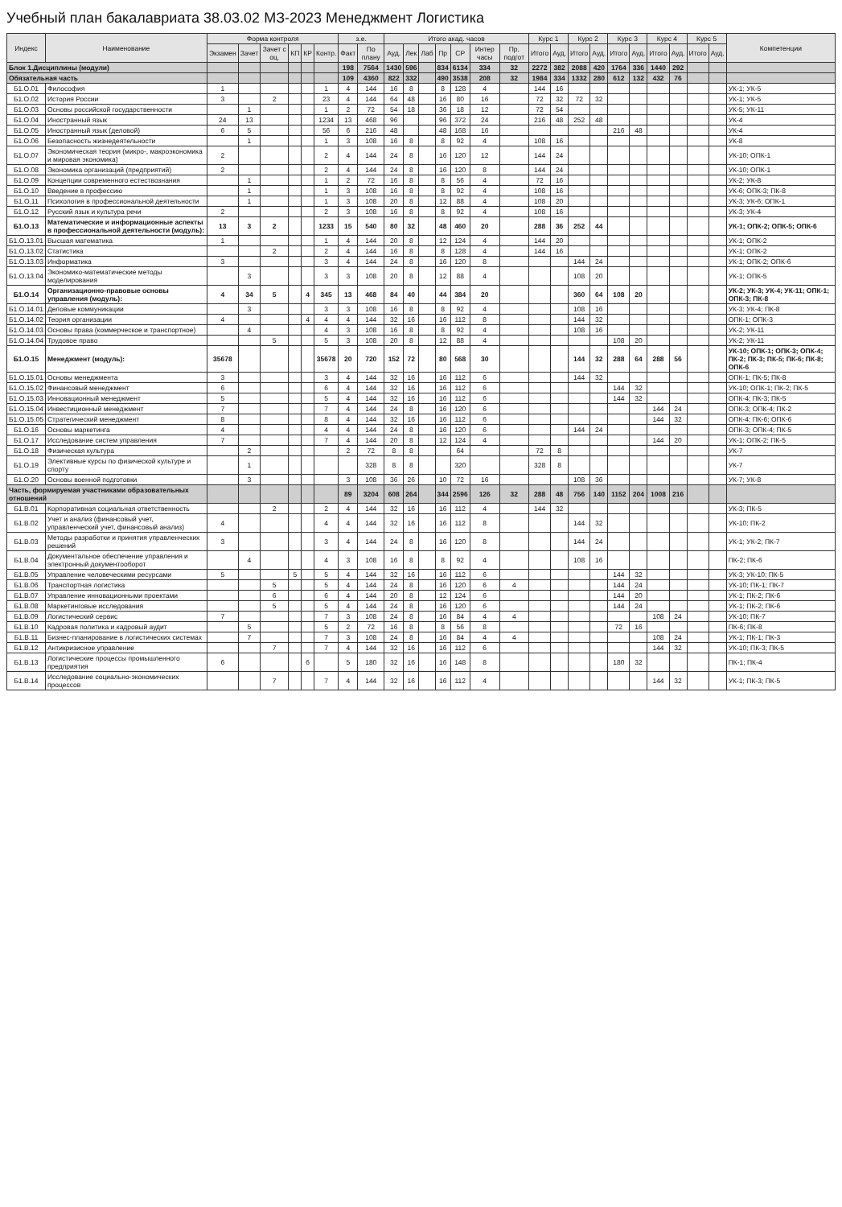Учебный план бакалавриата 38.03.02 МЗ-2023 Менеджмент Логистика
| Индекс | Наименование | Форма контроля | | | | | | з.е. | | Итого акад. часов | | | | | | | Курс 1 | | Курс 2 | | Курс 3 | | Курс 4 | | Курс 5 | | Компетенции |
| --- | --- | --- | --- | --- | --- | --- | --- | --- | --- | --- | --- | --- | --- | --- | --- | --- | --- | --- | --- | --- | --- | --- | --- | --- | --- | --- | --- |
| | | Экзамен | Зачет | Зачет с оц. | КП | КР | Контр. | Факт | По плану | Ауд. | Лек | Лаб | Пр | СР | Интер часы | Пр. подгот | Итого | Ауд. | Итого | Ауд. | Итого | Ауд. | Итого | Ауд. | Итого | Ауд. | |
| Блок 1.Дисциплины (модули) | | | | | | | | 198 | 7564 | 1430 | 596 | | 834 | 6134 | 334 | 32 | 2272 | 382 | 2088 | 420 | 1764 | 336 | 1440 | 292 | | | |
| Обязательная часть | | | | | | | | 109 | 4360 | 822 | 332 | | 490 | 3538 | 208 | 32 | 1984 | 334 | 1332 | 280 | 612 | 132 | 432 | 76 | | | |
| Б1.О.01 | Философия | 1 | | | | | 1 | 4 | 144 | 16 | 8 | | 8 | 128 | 4 | | 144 | 16 | | | | | | | | | УК-1; УК-5 |
| Б1.О.02 | История России | 3 | | 2 | | | 23 | 4 | 144 | 64 | 48 | | 16 | 80 | 16 | | 72 | 32 | 72 | 32 | | | | | | | УК-1; УК-5 |
| Б1.О.03 | Основы российской государственности | | 1 | | | | 1 | 2 | 72 | 54 | 18 | | 36 | 18 | 12 | | 72 | 54 | | | | | | | | | УК-5; УК-11 |
| Б1.О.04 | Иностранный язык | 24 | 13 | | | | 1234 | 13 | 468 | 96 | | | 96 | 372 | 24 | | 216 | 48 | 252 | 48 | | | | | | | УК-4 |
| Б1.О.05 | Иностранный язык (деловой) | 6 | 5 | | | | 56 | 6 | 216 | 48 | | | 48 | 168 | 16 | | | | | | 216 | 48 | | | | | УК-4 |
| Б1.О.06 | Безопасность жизнедеятельности | | 1 | | | | 1 | 3 | 108 | 16 | 8 | | 8 | 92 | 4 | | 108 | 16 | | | | | | | | | УК-8 |
| Б1.О.07 | Экономическая теория (микро-, макроэкономика и мировая экономика) | 2 | | | | | 2 | 4 | 144 | 24 | 8 | | 16 | 120 | 12 | | 144 | 24 | | | | | | | | | УК-10; ОПК-1 |
| Б1.О.08 | Экономика организаций (предприятий) | 2 | | | | | 2 | 4 | 144 | 24 | 8 | | 16 | 120 | 8 | | 144 | 24 | | | | | | | | | УК-10; ОПК-1 |
| Б1.О.09 | Концепции современного естествознания | | 1 | | | | 1 | 2 | 72 | 16 | 8 | | 8 | 56 | 4 | | 72 | 16 | | | | | | | | | УК-2; УК-8 |
| Б1.О.10 | Введение в профессию | | 1 | | | | 1 | 3 | 108 | 16 | 8 | | 8 | 92 | 4 | | 108 | 16 | | | | | | | | | УК-6; ОПК-3; ПК-8 |
| Б1.О.11 | Психология в профессиональной деятельности | | 1 | | | | 1 | 3 | 108 | 20 | 8 | | 12 | 88 | 4 | | 108 | 20 | | | | | | | | | УК-3; УК-6; ОПК-1 |
| Б1.О.12 | Русский язык и культура речи | 2 | | | | | 2 | 3 | 108 | 16 | 8 | | 8 | 92 | 4 | | 108 | 16 | | | | | | | | | УК-3; УК-4 |
| Б1.О.13 | Математические и информационные аспекты в профессиональной деятельности (модуль): | 13 | 3 | 2 | | | 1233 | 15 | 540 | 80 | 32 | | 48 | 460 | 20 | | 288 | 36 | 252 | 44 | | | | | | | УК-1; ОПК-2; ОПК-5; ОПК-6 |
| Б1.О.13.01 | Высшая математика | 1 | | | | | 1 | 4 | 144 | 20 | 8 | | 12 | 124 | 4 | | 144 | 20 | | | | | | | | | УК-1; ОПК-2 |
| Б1.О.13.02 | Статистика | | | 2 | | | 2 | 4 | 144 | 16 | 8 | | 8 | 128 | 4 | | 144 | 16 | | | | | | | | | УК-1; ОПК-2 |
| Б1.О.13.03 | Информатика | 3 | | | | | 3 | 4 | 144 | 24 | 8 | | 16 | 120 | 8 | | | | 144 | 24 | | | | | | | УК-1; ОПК-2; ОПК-6 |
| Б1.О.13.04 | Экономико-математические методы моделирования | | 3 | | | | 3 | 3 | 108 | 20 | 8 | | 12 | 88 | 4 | | | | 108 | 20 | | | | | | | УК-1; ОПК-5 |
| Б1.О.14 | Организационно-правовые основы управления (модуль): | 4 | 34 | 5 | | 4 | 345 | 13 | 468 | 84 | 40 | | 44 | 384 | 20 | | | | 360 | 64 | 108 | 20 | | | | | УК-2; УК-3; УК-4; УК-11; ОПК-1; ОПК-3; ПК-8 |
| Б1.О.14.01 | Деловые коммуникации | | 3 | | | | 3 | 3 | 108 | 16 | 8 | | 8 | 92 | 4 | | | | 108 | 16 | | | | | | | УК-3; УК-4; ПК-8 |
| Б1.О.14.02 | Теория организации | 4 | | | | 4 | 4 | 4 | 144 | 32 | 16 | | 16 | 112 | 8 | | | | 144 | 32 | | | | | | | ОПК-1; ОПК-3 |
| Б1.О.14.03 | Основы права (коммерческое и транспортное) | | 4 | | | | 4 | 3 | 108 | 16 | 8 | | 8 | 92 | 4 | | | | 108 | 16 | | | | | | | УК-2; УК-11 |
| Б1.О.14.04 | Трудовое право | | | 5 | | | 5 | 3 | 108 | 20 | 8 | | 12 | 88 | 4 | | | | | | 108 | 20 | | | | | УК-2; УК-11 |
| Б1.О.15 | Менеджмент (модуль): | 35678 | | | | | 35678 | 20 | 720 | 152 | 72 | | 80 | 568 | 30 | | | | 144 | 32 | 288 | 64 | 288 | 56 | | | УК-10; ОПК-1; ОПК-3; ОПК-4; ПК-2; ПК-3; ПК-5; ПК-6; ПК-8; ОПК-6 |
| Б1.О.15.01 | Основы менеджмента | 3 | | | | | 3 | 4 | 144 | 32 | 16 | | 16 | 112 | 6 | | | | 144 | 32 | | | | | | | ОПК-1; ПК-5; ПК-8 |
| Б1.О.15.02 | Финансовый менеджмент | 6 | | | | | 6 | 4 | 144 | 32 | 16 | | 16 | 112 | 6 | | | | | | 144 | 32 | | | | | УК-10; ОПК-1; ПК-2; ПК-5 |
| Б1.О.15.03 | Инновационный менеджмент | 5 | | | | | 5 | 4 | 144 | 32 | 16 | | 16 | 112 | 6 | | | | | | 144 | 32 | | | | | ОПК-4; ПК-3; ПК-5 |
| Б1.О.15.04 | Инвестиционный менеджмент | 7 | | | | | 7 | 4 | 144 | 24 | 8 | | 16 | 120 | 6 | | | | | | | | 144 | 24 | | | ОПК-3; ОПК-4; ПК-2 |
| Б1.О.15.05 | Стратегический менеджмент | 8 | | | | | 8 | 4 | 144 | 32 | 16 | | 16 | 112 | 6 | | | | | | | | 144 | 32 | | | ОПК-4; ПК-6; ОПК-6 |
| Б1.О.16 | Основы маркетинга | 4 | | | | | 4 | 4 | 144 | 24 | 8 | | 16 | 120 | 6 | | | | 144 | 24 | | | | | | | ОПК-3; ОПК-4; ПК-5 |
| Б1.О.17 | Исследование систем управления | 7 | | | | | 7 | 4 | 144 | 20 | 8 | | 12 | 124 | 4 | | | | | | | | 144 | 20 | | | УК-1; ОПК-2; ПК-5 |
| Б1.О.18 | Физическая культура | | 2 | | | | | 2 | 72 | 8 | 8 | | | 64 | | | 72 | 8 | | | | | | | | | УК-7 |
| Б1.О.19 | Элективные курсы по физической культуре и спорту | | 1 | | | | | | 328 | 8 | 8 | | | 320 | | | 328 | 8 | | | | | | | | | УК-7 |
| Б1.О.20 | Основы военной подготовки | | 3 | | | | | 3 | 108 | 36 | 26 | | 10 | 72 | 16 | | | | 108 | 36 | | | | | | | УК-7; УК-8 |
| Часть, формируемая участниками образовательных отношений | | | | | | | | 89 | 3204 | 608 | 264 | | 344 | 2596 | 126 | 32 | 288 | 48 | 756 | 140 | 1152 | 204 | 1008 | 216 | | | |
| Б1.В.01 | Корпоративная социальная ответственность | | | 2 | | | 2 | 4 | 144 | 32 | 16 | | 16 | 112 | 4 | | 144 | 32 | | | | | | | | | УК-3; ПК-5 |
| Б1.В.02 | Учет и анализ (финансовый учет, управленческий учет, финансовый анализ) | 4 | | | | | 4 | 4 | 144 | 32 | 16 | | 16 | 112 | 8 | | | | 144 | 32 | | | | | | | УК-10; ПК-2 |
| Б1.В.03 | Методы разработки и принятия управленческих решений | 3 | | | | | 3 | 4 | 144 | 24 | 8 | | 16 | 120 | 8 | | | | 144 | 24 | | | | | | | УК-1; УК-2; ПК-7 |
| Б1.В.04 | Документальное обеспечение управления и электронный документооборот | | 4 | | | | 4 | 3 | 108 | 16 | 8 | | 8 | 92 | 4 | | | | 108 | 16 | | | | | | | ПК-2; ПК-6 |
| Б1.В.05 | Управление человеческими ресурсами | 5 | | | 5 | | 5 | 4 | 144 | 32 | 16 | | 16 | 112 | 6 | | | | | | 144 | 32 | | | | | УК-3; УК-10; ПК-5 |
| Б1.В.06 | Транспортная логистика | | | 5 | | | 5 | 4 | 144 | 24 | 8 | | 16 | 120 | 6 | 4 | | | | | 144 | 24 | | | | | УК-10; ПК-1; ПК-7 |
| Б1.В.07 | Управление инновационными проектами | | | 6 | | | 6 | 4 | 144 | 20 | 8 | | 12 | 124 | 6 | | | | | | 144 | 20 | | | | | УК-1; ПК-2; ПК-6 |
| Б1.В.08 | Маркетинговые исследования | | | 5 | | | 5 | 4 | 144 | 24 | 8 | | 16 | 120 | 6 | | | | | | 144 | 24 | | | | | УК-1; ПК-2; ПК-6 |
| Б1.В.09 | Логистический сервис | 7 | | | | | 7 | 3 | 108 | 24 | 8 | | 16 | 84 | 4 | 4 | | | | | | | 108 | 24 | | | УК-10; ПК-7 |
| Б1.В.10 | Кадровая политика и кадровый аудит | | 5 | | | | 5 | 2 | 72 | 16 | 8 | | 8 | 56 | 8 | | | | | | 72 | 16 | | | | | ПК-6; ПК-8 |
| Б1.В.11 | Бизнес-планирование в логистических системах | | 7 | | | | 7 | 3 | 108 | 24 | 8 | | 16 | 84 | 4 | 4 | | | | | | | 108 | 24 | | | УК-1; ПК-1; ПК-3 |
| Б1.В.12 | Антикризисное управление | | | 7 | | | 7 | 4 | 144 | 32 | 16 | | 16 | 112 | 6 | | | | | | | | 144 | 32 | | | УК-10; ПК-3; ПК-5 |
| Б1.В.13 | Логистические процессы промышленного предприятия | 6 | | | | 6 | | 5 | 180 | 32 | 16 | | 16 | 148 | 8 | | | | | | 180 | 32 | | | | | ПК-1; ПК-4 |
| Б1.В.14 | Исследование социально-экономических процессов | | | 7 | | | 7 | 4 | 144 | 32 | 16 | | 16 | 112 | 4 | | | | | | | | 144 | 32 | | | УК-1; ПК-3; ПК-5 |